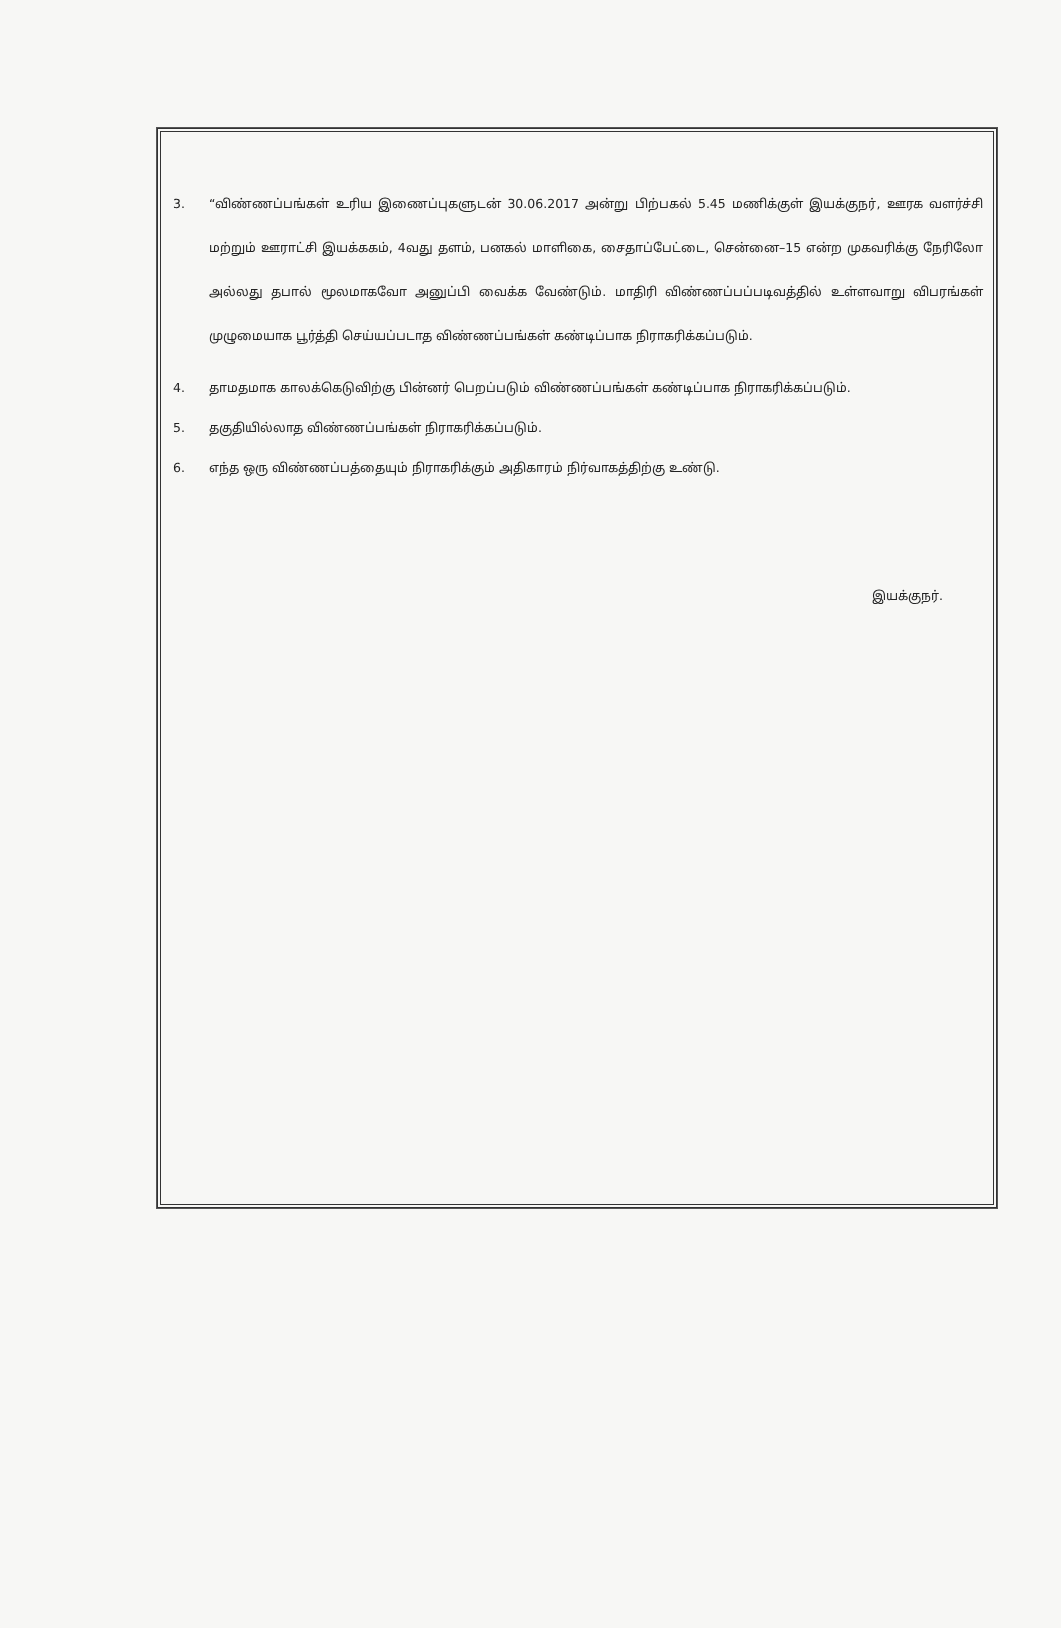3. “விண்ணப்பங்கள் உரிய இணைப்புகளுடன் 30.06.2017 அன்று பிற்பகல் 5.45 மணிக்குள் இயக்குநர், ஊரக வளர்ச்சி மற்றும் ஊராட்சி இயக்ககம், 4வது தளம், பனகல் மாளிகை, சைதாப்பேட்டை, சென்னை–15 என்ற முகவரிக்கு நேரிலோ அல்லது தபால் மூலமாகவோ அனுப்பி வைக்க வேண்டும். மாதிரி விண்ணப்பப்படிவத்தில் உள்ளவாறு விபரங்கள் முழுமையாக பூர்த்தி செய்யப்படாத விண்ணப்பங்கள் கண்டிப்பாக நிராகரிக்கப்படும்.
4. தாமதமாக காலக்கெடுவிற்கு பின்னர் பெறப்படும் விண்ணப்பங்கள் கண்டிப்பாக நிராகரிக்கப்படும்.
5. தகுதியில்லாத விண்ணப்பங்கள் நிராகரிக்கப்படும்.
6. எந்த ஒரு விண்ணப்பத்தையும் நிராகரிக்கும் அதிகாரம் நிர்வாகத்திற்கு உண்டு.
இயக்குநர்.